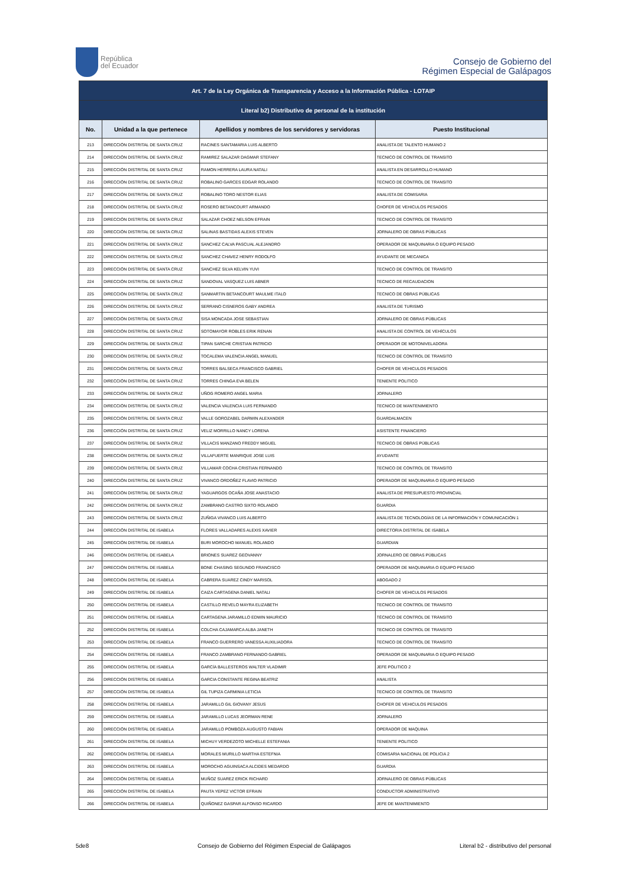República
del Ecuador
Consejo de Gobierno del
Régimen Especial de Galápagos
| Art. 7 de la Ley Orgánica de Transparencia y Acceso a la Información Pública - LOTAIP | | | |
| --- | --- | --- | --- |
| Literal b2) Distributivo de personal de la institución | | | |
| No. | Unidad a la que pertenece | Apellidos y nombres de los servidores y servidoras | Puesto Institucional |
| 213 | DIRECCIÓN DISTRITAL DE SANTA CRUZ | RACINES SANTAMARIA LUIS ALBERTO | ANALISTA DE TALENTO HUMANO 2 |
| 214 | DIRECCIÓN DISTRITAL DE SANTA CRUZ | RAMIREZ SALAZAR DAGMAR STEFANY | TECNICO DE CONTROL DE TRANSITO |
| 215 | DIRECCIÓN DISTRITAL DE SANTA CRUZ | RAMON HERRERA LAURA NATALI | ANALISTA EN DESARROLLO HUMANO |
| 216 | DIRECCIÓN DISTRITAL DE SANTA CRUZ | ROBALINO GARCES EDGAR ROLANDO | TECNICO DE CONTROL DE TRANSITO |
| 217 | DIRECCIÓN DISTRITAL DE SANTA CRUZ | ROBALINO TORO NESTOR ELIAS | ANALISTA DE COMISARIA |
| 218 | DIRECCIÓN DISTRITAL DE SANTA CRUZ | ROSERO BETANCOURT ARMANDO | CHOFER DE VEHICULOS PESADOS |
| 219 | DIRECCIÓN DISTRITAL DE SANTA CRUZ | SALAZAR CHOEZ NELSON EFRAIN | TECNICO DE CONTROL DE TRANSITO |
| 220 | DIRECCIÓN DISTRITAL DE SANTA CRUZ | SALINAS BASTIDAS ALEXIS STEVEN | JORNALERO DE OBRAS PÚBLICAS |
| 221 | DIRECCIÓN DISTRITAL DE SANTA CRUZ | SANCHEZ CALVA PASCUAL ALEJANDRO | OPERADOR DE MAQUINARIA O EQUIPO PESADO |
| 222 | DIRECCIÓN DISTRITAL DE SANTA CRUZ | SANCHEZ CHAVEZ HENRY RODOLFO | AYUDANTE DE MECANICA |
| 223 | DIRECCIÓN DISTRITAL DE SANTA CRUZ | SANCHEZ SILVA KELVIN YUVI | TECNICO DE CONTROL DE TRANSITO |
| 224 | DIRECCIÓN DISTRITAL DE SANTA CRUZ | SANDOVAL VASQUEZ LUIS ABNER | TECNICO DE RECAUDACION |
| 225 | DIRECCIÓN DISTRITAL DE SANTA CRUZ | SANMARTIN BETANCOURT MAULME ITALO | TECNICO DE OBRAS PÚBLICAS |
| 226 | DIRECCIÓN DISTRITAL DE SANTA CRUZ | SERRANO CISNEROS GABY ANDREA | ANALISTA DE TURISMO |
| 227 | DIRECCIÓN DISTRITAL DE SANTA CRUZ | SISA MONCADA JOSE SEBASTIAN | JORNALERO DE OBRAS PÚBLICAS |
| 228 | DIRECCIÓN DISTRITAL DE SANTA CRUZ | SOTOMAYOR ROBLES ERIK RENAN | ANALISTA DE CONTROL DE VEHÍCULOS |
| 229 | DIRECCIÓN DISTRITAL DE SANTA CRUZ | TIPAN SARCHE CRISTIAN PATRICIO | OPERADOR DE MOTONIVELADORA |
| 230 | DIRECCIÓN DISTRITAL DE SANTA CRUZ | TOCALEMA VALENCIA ANGEL MANUEL | TECNICO DE CONTROL DE TRANSITO |
| 231 | DIRECCIÓN DISTRITAL DE SANTA CRUZ | TORRES BALSECA FRANCISCO GABRIEL | CHOFER DE VEHICULOS PESADOS |
| 232 | DIRECCIÓN DISTRITAL DE SANTA CRUZ | TORRES CHINGA EVA BELEN | TENIENTE POLITICO |
| 233 | DIRECCIÓN DISTRITAL DE SANTA CRUZ | UÑOG ROMERO ANGEL MARIA | JORNALERO |
| 234 | DIRECCIÓN DISTRITAL DE SANTA CRUZ | VALENCIA VALENCIA LUIS FERNANDO | TECNICO DE MANTENIMIENTO |
| 235 | DIRECCIÓN DISTRITAL DE SANTA CRUZ | VALLE GOROZABEL DARWIN ALEXANDER | GUARDALMACEN |
| 236 | DIRECCIÓN DISTRITAL DE SANTA CRUZ | VELIZ MORRILLO NANCY LORENA | ASISTENTE FINANCIERO |
| 237 | DIRECCIÓN DISTRITAL DE SANTA CRUZ | VILLACIS MANZANO FREDDY MIGUEL | TECNICO DE OBRAS PÚBLICAS |
| 238 | DIRECCIÓN DISTRITAL DE SANTA CRUZ | VILLAFUERTE MANRIQUE JOSE LUIS | AYUDANTE |
| 239 | DIRECCIÓN DISTRITAL DE SANTA CRUZ | VILLAMAR COCHA CRISTIAN FERNANDO | TECNICO DE CONTROL DE TRANSITO |
| 240 | DIRECCIÓN DISTRITAL DE SANTA CRUZ | VIVANCO ORDOÑEZ FLAVIO PATRICIO | OPERADOR DE MAQUINARIA O EQUIPO PESADO |
| 241 | DIRECCIÓN DISTRITAL DE SANTA CRUZ | YAGUARGOS OCAÑA JOSE ANASTACIO | ANALISTA DE PRESUPUESTO PROVINCIAL |
| 242 | DIRECCIÓN DISTRITAL DE SANTA CRUZ | ZAMBRANO CASTRO SIXTO ROLANDO | GUARDIA |
| 243 | DIRECCIÓN DISTRITAL DE SANTA CRUZ | ZUÑIGA VIVANCO LUIS ALBERTO | ANALISTA DE TECNOLOGÍAS DE LA INFORMACIÓN Y COMUNICACIÓN 1 |
| 244 | DIRECCIÓN DISTRITAL DE ISABELA | FLORES VALLADARES ALEXIS XAVIER | DIRECTOR/A DISTRITAL DE ISABELA |
| 245 | DIRECCIÓN DISTRITAL DE ISABELA | BURI MOROCHO MANUEL ROLANDO | GUARDIAN |
| 246 | DIRECCIÓN DISTRITAL DE ISABELA | BRIONES SUAREZ GEOVANNY | JORNALERO DE OBRAS PÚBLICAS |
| 247 | DIRECCIÓN DISTRITAL DE ISABELA | BONE CHASING SEGUNDO FRANCISCO | OPERADOR DE MAQUINARIA O EQUIPO PESADO |
| 248 | DIRECCIÓN DISTRITAL DE ISABELA | CABRERA SUAREZ CINDY MARISOL | ABOGADO 2 |
| 249 | DIRECCIÓN DISTRITAL DE ISABELA | CAIZA CARTAGENA DANIEL NATALI | CHOFER DE VEHICULOS PESADOS |
| 250 | DIRECCIÓN DISTRITAL DE ISABELA | CASTILLO REVELO MAYRA ELIZABETH | TECNICO DE CONTROL DE TRANSITO |
| 251 | DIRECCIÓN DISTRITAL DE ISABELA | CARTAGENA JARAMILLO EDWIN MAURICIO | TÉCNICO DE CONTROL DE TRÁNSITO |
| 252 | DIRECCIÓN DISTRITAL DE ISABELA | COLCHA CAJAMARCA ALBA JANETH | TECNICO DE CONTROL DE TRANSITO |
| 253 | DIRECCIÓN DISTRITAL DE ISABELA | FRANCO GUERRERO VANESSA AUXILIADORA | TECNICO DE CONTROL DE TRANSITO |
| 254 | DIRECCIÓN DISTRITAL DE ISABELA | FRANCO ZAMBRANO FERNANDO GABRIEL | OPERADOR DE MAQUINARIA O EQUIPO PESADO |
| 255 | DIRECCIÓN DISTRITAL DE ISABELA | GARCÍA BALLESTEROS WALTER VLADIMIR | JEFE POLITICO 2 |
| 256 | DIRECCIÓN DISTRITAL DE ISABELA | GARCIA CONSTANTE REGINA BEATRIZ | ANALISTA |
| 257 | DIRECCIÓN DISTRITAL DE ISABELA | GIL TUPIZA CARMINIA LETICIA | TECNICO DE CONTROL DE TRANSITO |
| 258 | DIRECCIÓN DISTRITAL DE ISABELA | JARAMILLO GIL GIOVANY JESUS | CHOFER DE VEHICULOS PESADOS |
| 259 | DIRECCIÓN DISTRITAL DE ISABELA | JARAMILLO LUCAS JEORMAN RENE | JORNALERO |
| 260 | DIRECCIÓN DISTRITAL DE ISABELA | JARAMILLO POMBOZA AUGUSTO FABIAN | OPERADOR DE MAQUINA |
| 261 | DIRECCIÓN DISTRITAL DE ISABELA | MICHUY VERDEZOTO MICHELLE ESTEFANIA | TENIENTE POLITICO |
| 262 | DIRECCIÓN DISTRITAL DE ISABELA | MORALES MURILLO MARTHA ESTEFNIA | COMISARIA NACIONAL DE POLICIA 2 |
| 263 | DIRECCIÓN DISTRITAL DE ISABELA | MOROCHO AGUINSACA ALCIDES MEDARDO | GUARDIA |
| 264 | DIRECCIÓN DISTRITAL DE ISABELA | MUÑOZ SUAREZ ERICK RICHARD | JORNALERO DE OBRAS PÚBLICAS |
| 265 | DIRECCIÓN DISTRITAL DE ISABELA | PAUTA YEPEZ VICTOR EFRAIN | CONDUCTOR ADMINISTRATIVO |
| 266 | DIRECCIÓN DISTRITAL DE ISABELA | QUIÑONEZ GASPAR ALFONSO RICARDO | JEFE DE MANTENIMIENTO |
5de8 Consejo de Gobierno del Régimen Especial de Galápagos Literal b2 - distributivo del personal